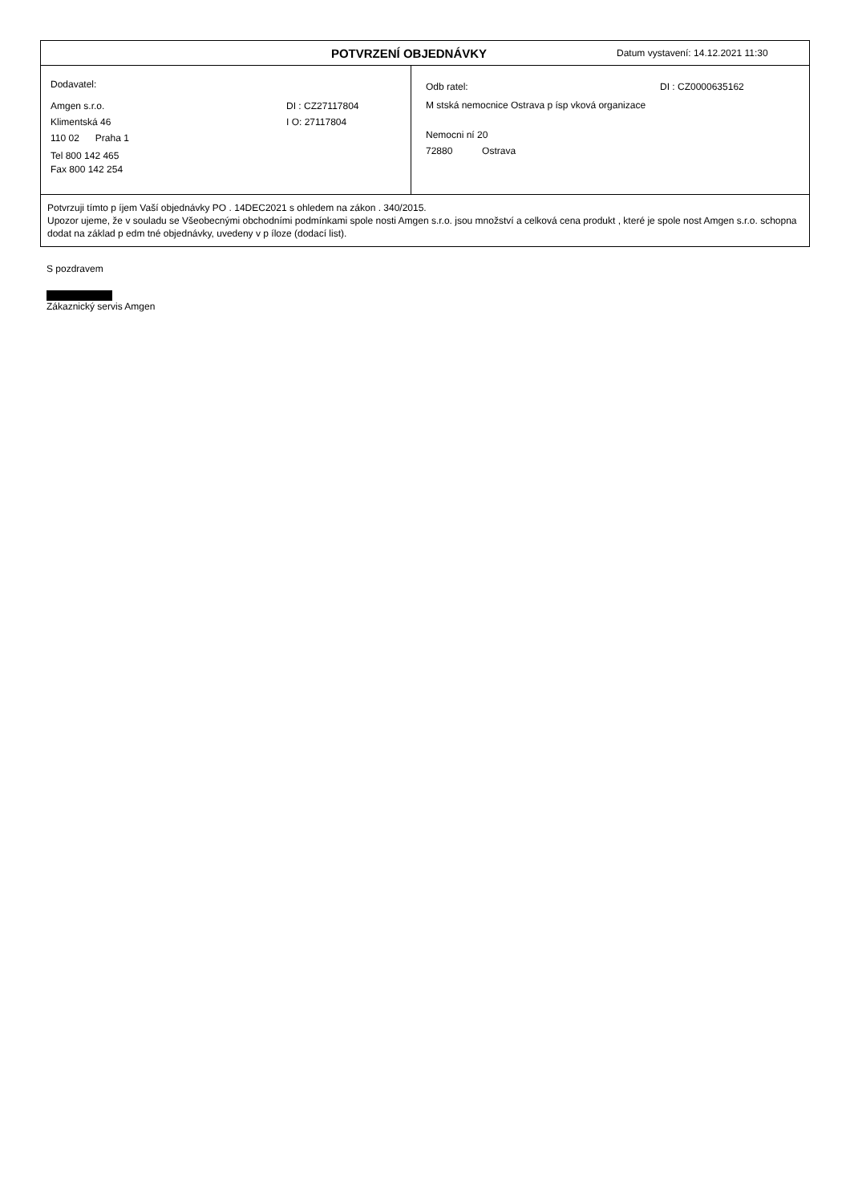POTVRZENÍ OBJEDNÁVKY
Datum vystavení: 14.12.2021 11:30
Dodavatel:
Amgen s.r.o. DI : CZ27117804
Klimentská 46 I O: 27117804
110 02 Praha 1
Tel 800 142 465
Fax 800 142 254
Odb ratel: DI : CZ0000635162
M stská nemocnice Ostrava p ísp vková organizace
Nemocni ní 20
72880 Ostrava
Potvrzuji tímto p íjem Vaší objednávky PO . 14DEC2021 s ohledem na zákon . 340/2015.
Upozor ujeme, že v souladu se Všeobecnými obchodními podmínkami spole nosti Amgen s.r.o. jsou množství a celková cena produkt , které je spole nost Amgen s.r.o. schopna dodat na základ p edm tné objednávky, uvedeny v p íloze (dodací list).
S pozdravem
Zákaznický servis Amgen